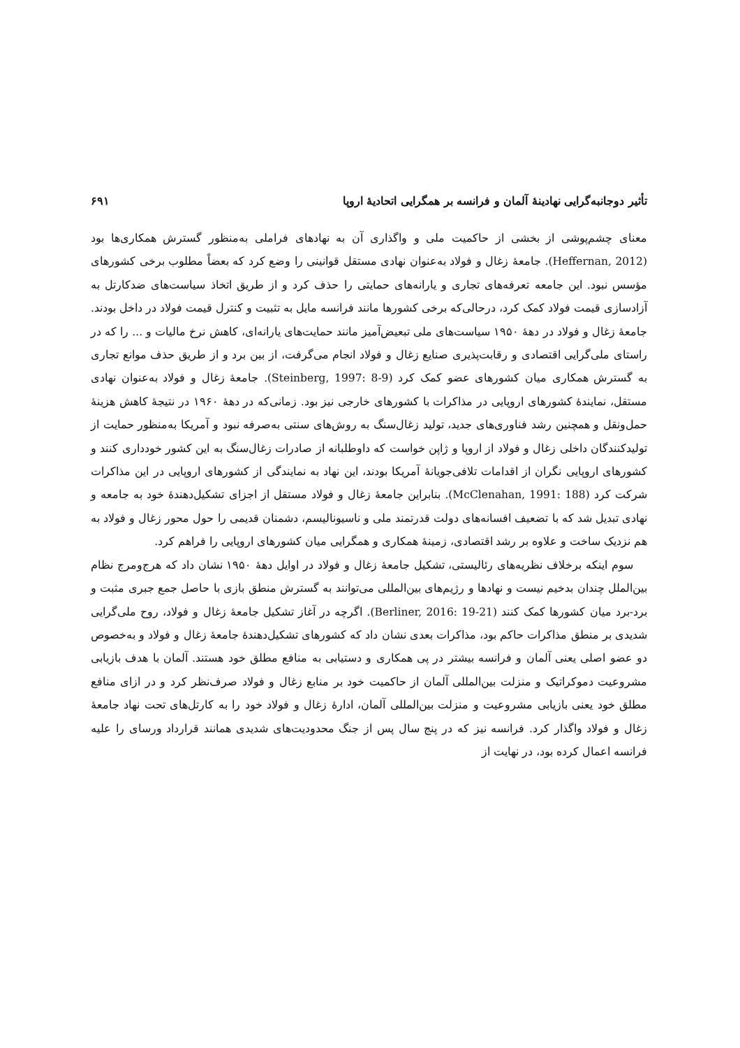تأثیر دوجانبه‌گرایی نهادینهٔ آلمان و فرانسه بر همگرایی اتحادیهٔ اروپا ۶۹۱
معنای چشم‌پوشی از بخشی از حاکمیت ملی و واگذاری آن به نهادهای فراملی به‌منظور گسترش همکاری‌ها بود (Heffernan, 2012). جامعهٔ زغال و فولاد به‌عنوان نهادی مستقل قوانینی را وضع کرد که بعضاً مطلوب برخی کشورهای مؤسس نبود. این جامعه تعرفه‌های تجاری و یارانه‌های حمایتی را حذف کرد و از طریق اتخاذ سیاست‌های ضدکارتل به آزادسازی قیمت فولاد کمک کرد، درحالی‌که برخی کشورها مانند فرانسه مایل به تثبیت و کنترل قیمت فولاد در داخل بودند. جامعهٔ زغال و فولاد در دههٔ ۱۹۵۰ سیاست‌های ملی تبعیض‌آمیز مانند حمایت‌های یارانه‌ای، کاهش نرخ مالیات و ... را که در راستای ملی‌گرایی اقتصادی و رقابت‌پذیری صنایع زغال و فولاد انجام می‌گرفت، از بین برد و از طریق حذف موانع تجاری به گسترش همکاری میان کشورهای عضو کمک کرد (Steinberg, 1997: 8-9). جامعهٔ زغال و فولاد به‌عنوان نهادی مستقل، نمایندهٔ کشورهای اروپایی در مذاکرات با کشورهای خارجی نیز بود. زمانی‌که در دههٔ ۱۹۶۰ در نتیجهٔ کاهش هزینهٔ حمل‌ونقل و همچنین رشد فناوری‌های جدید، تولید زغال‌سنگ به روش‌های سنتی به‌صرفه نبود و آمریکا به‌منظور حمایت از تولیدکنندگان داخلی زغال و فولاد از اروپا و ژاپن خواست که داوطلبانه از صادرات زغال‌سنگ به این کشور خودداری کنند و کشورهای اروپایی نگران از اقدامات تلافی‌جویانهٔ آمریکا بودند، این نهاد به نمایندگی از کشورهای اروپایی در این مذاکرات شرکت کرد (McClenahan, 1991: 188). بنابراین جامعهٔ زغال و فولاد مستقل از اجزای تشکیل‌دهندهٔ خود به جامعه و نهادی تبدیل شد که با تضعیف افسانه‌های دولت قدرتمند ملی و ناسیونالیسم، دشمنان قدیمی را حول محور زغال و فولاد به هم نزدیک ساخت و علاوه بر رشد اقتصادی، زمینهٔ همکاری و همگرایی میان کشورهای اروپایی را فراهم کرد.
سوم اینکه برخلاف نظریه‌های رئالیستی، تشکیل جامعهٔ زغال و فولاد در اوایل دههٔ ۱۹۵۰ نشان داد که هرج‌ومرج نظام بین‌الملل چندان بدخیم نیست و نهادها و رژیم‌های بین‌المللی می‌توانند به گسترش منطق بازی با حاصل جمع جبری مثبت و برد-برد میان کشورها کمک کنند (Berliner, 2016: 19-21). اگرچه در آغاز تشکیل جامعهٔ زغال و فولاد، روح ملی‌گرایی شدیدی بر منطق مذاکرات حاکم بود، مذاکرات بعدی نشان داد که کشورهای تشکیل‌دهندهٔ جامعهٔ زغال و فولاد و به‌خصوص دو عضو اصلی یعنی آلمان و فرانسه بیشتر در پی همکاری و دستیابی به منافع مطلق خود هستند. آلمان با هدف بازیابی مشروعیت دموکراتیک و منزلت بین‌المللی آلمان از حاکمیت خود بر منابع زغال و فولاد صرف‌نظر کرد و در ازای منافع مطلق خود یعنی بازیابی مشروعیت و منزلت بین‌المللی آلمان، ادارهٔ زغال و فولاد خود را به کارتل‌های تحت نهاد جامعهٔ زغال و فولاد واگذار کرد. فرانسه نیز که در پنج سال پس از جنگ محدودیت‌های شدیدی همانند قرارداد ورسای را علیه فرانسه اعمال کرده بود، در نهایت از